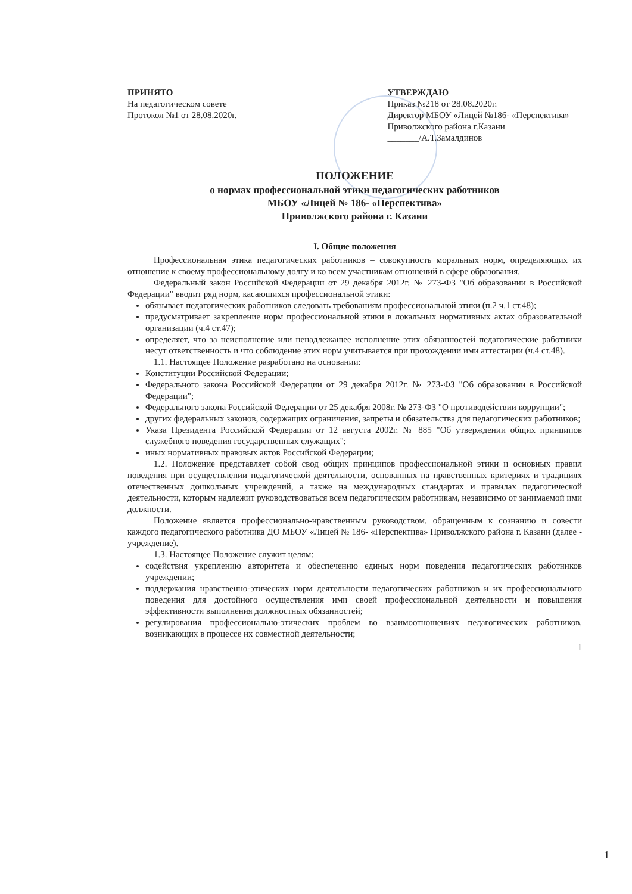ПРИНЯТО
На педагогическом совете
Протокол №1 от 28.08.2020г.
УТВЕРЖДАЮ
Приказ №218 от 28.08.2020г.
Директор МБОУ «Лицей №186- «Перспектива»
Приволжского района г.Казани
_______/А.Т.Замалдинов
ПОЛОЖЕНИЕ
о нормах профессиональной этики педагогических работников
МБОУ «Лицей № 186- «Перспектива»
Приволжского района г. Казани
I. Общие положения
Профессиональная этика педагогических работников – совокупность моральных норм, определяющих их отношение к своему профессиональному долгу и ко всем участникам отношений в сфере образования.
Федеральный закон Российской Федерации от 29 декабря 2012г. № 273-ФЗ "Об образовании в Российской Федерации" вводит ряд норм, касающихся профессиональной этики:
обязывает педагогических работников следовать требованиям профессиональной этики (п.2 ч.1 ст.48);
предусматривает закрепление норм профессиональной этики в локальных нормативных актах образовательной организации (ч.4 ст.47);
определяет, что за неисполнение или ненадлежащее исполнение этих обязанностей педагогические работники несут ответственность и что соблюдение этих норм учитывается при прохождении ими аттестации (ч.4 ст.48).
1.1. Настоящее Положение разработано на основании:
Конституции Российской Федерации;
Федерального закона Российской Федерации от 29 декабря 2012г. № 273-ФЗ "Об образовании в Российской Федерации";
Федерального закона Российской Федерации от 25 декабря 2008г. № 273-ФЗ "О противодействии коррупции";
других федеральных законов, содержащих ограничения, запреты и обязательства для педагогических работников;
Указа Президента Российской Федерации от 12 августа 2002г. № 885 "Об утверждении общих принципов служебного поведения государственных служащих";
иных нормативных правовых актов Российской Федерации;
1.2. Положение представляет собой свод общих принципов профессиональной этики и основных правил поведения при осуществлении педагогической деятельности, основанных на нравственных критериях и традициях отечественных дошкольных учреждений, а также на международных стандартах и правилах педагогической деятельности, которым надлежит руководствоваться всем педагогическим работникам, независимо от занимаемой ими должности.
Положение является профессионально-нравственным руководством, обращенным к сознанию и совести каждого педагогического работника ДО МБОУ «Лицей № 186- «Перспектива» Приволжского района г. Казани (далее - учреждение).
1.3. Настоящее Положение служит целям:
содействия укреплению авторитета и обеспечению единых норм поведения педагогических работников учреждении;
поддержания нравственно-этических норм деятельности педагогических работников и их профессионального поведения для достойного осуществления ими своей профессиональной деятельности и повышения эффективности выполнения должностных обязанностей;
регулирования профессионально-этических проблем во взаимоотношениях педагогических работников, возникающих в процессе их совместной деятельности;
1
1